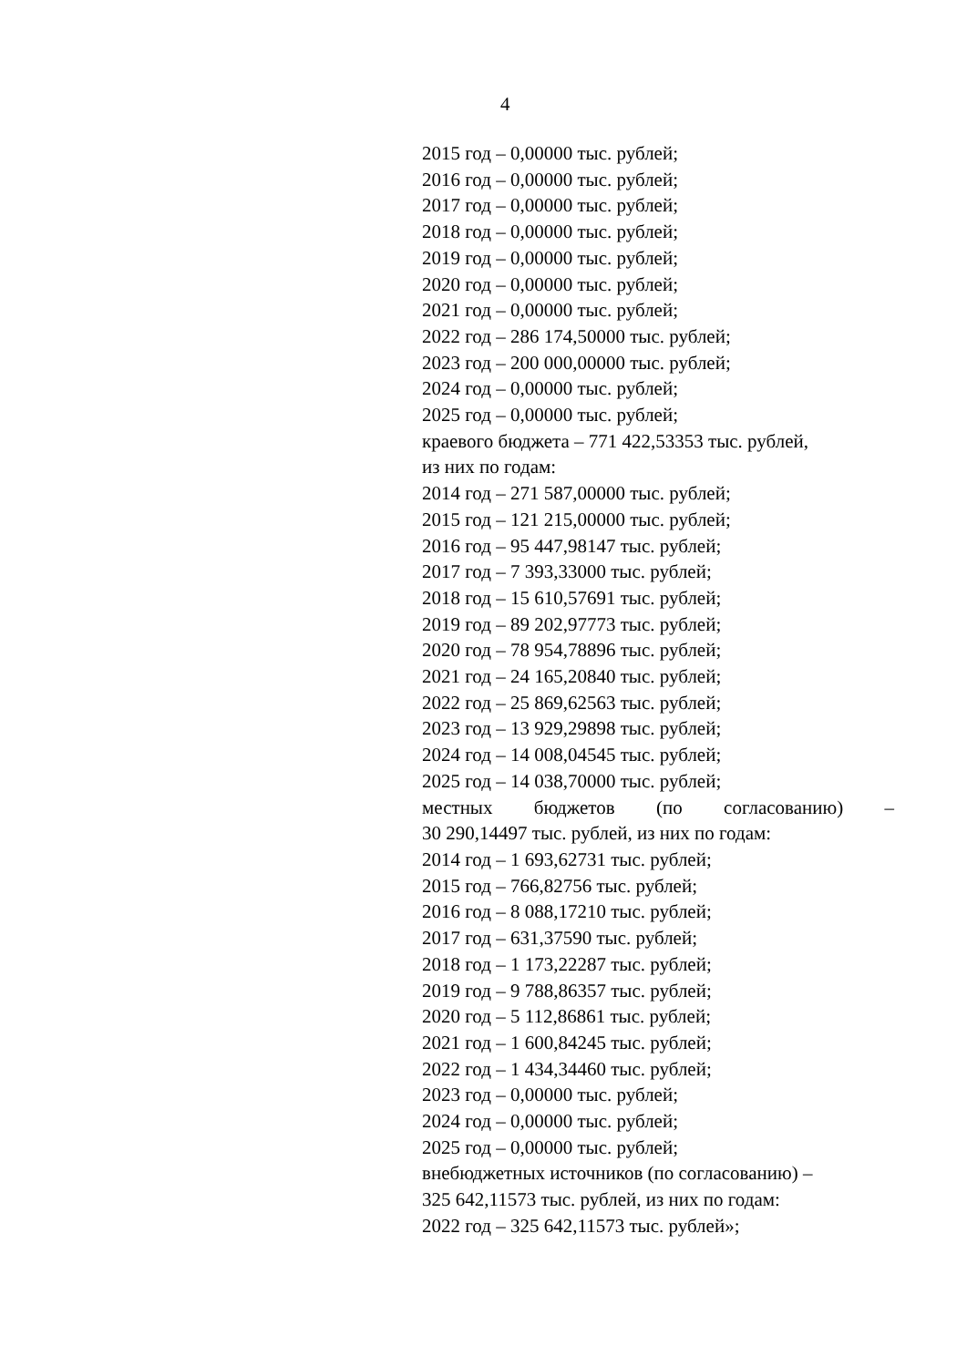4
2015 год – 0,00000 тыс. рублей;
2016 год – 0,00000 тыс. рублей;
2017 год – 0,00000 тыс. рублей;
2018 год – 0,00000 тыс. рублей;
2019 год – 0,00000 тыс. рублей;
2020 год – 0,00000 тыс. рублей;
2021 год – 0,00000 тыс. рублей;
2022 год – 286 174,50000 тыс. рублей;
2023 год – 200 000,00000 тыс. рублей;
2024 год – 0,00000 тыс. рублей;
2025 год – 0,00000 тыс. рублей;
краевого бюджета – 771 422,53353 тыс. рублей,
из них по годам:
2014 год – 271 587,00000 тыс. рублей;
2015 год – 121 215,00000 тыс. рублей;
2016 год – 95 447,98147 тыс. рублей;
2017 год – 7 393,33000 тыс. рублей;
2018 год – 15 610,57691 тыс. рублей;
2019 год – 89 202,97773 тыс. рублей;
2020 год – 78 954,78896 тыс. рублей;
2021 год – 24 165,20840 тыс. рублей;
2022 год – 25 869,62563 тыс. рублей;
2023 год – 13 929,29898 тыс. рублей;
2024 год – 14 008,04545 тыс. рублей;
2025 год – 14 038,70000 тыс. рублей;
местных бюджетов (по согласованию) –
30 290,14497 тыс. рублей, из них по годам:
2014 год – 1 693,62731 тыс. рублей;
2015 год – 766,82756 тыс. рублей;
2016 год – 8 088,17210 тыс. рублей;
2017 год – 631,37590 тыс. рублей;
2018 год – 1 173,22287 тыс. рублей;
2019 год – 9 788,86357 тыс. рублей;
2020 год – 5 112,86861 тыс. рублей;
2021 год – 1 600,84245 тыс. рублей;
2022 год – 1 434,34460 тыс. рублей;
2023 год – 0,00000 тыс. рублей;
2024 год – 0,00000 тыс. рублей;
2025 год – 0,00000 тыс. рублей;
внебюджетных источников (по согласованию) –
325 642,11573 тыс. рублей, из них по годам:
2022 год – 325 642,11573 тыс. рублей»;